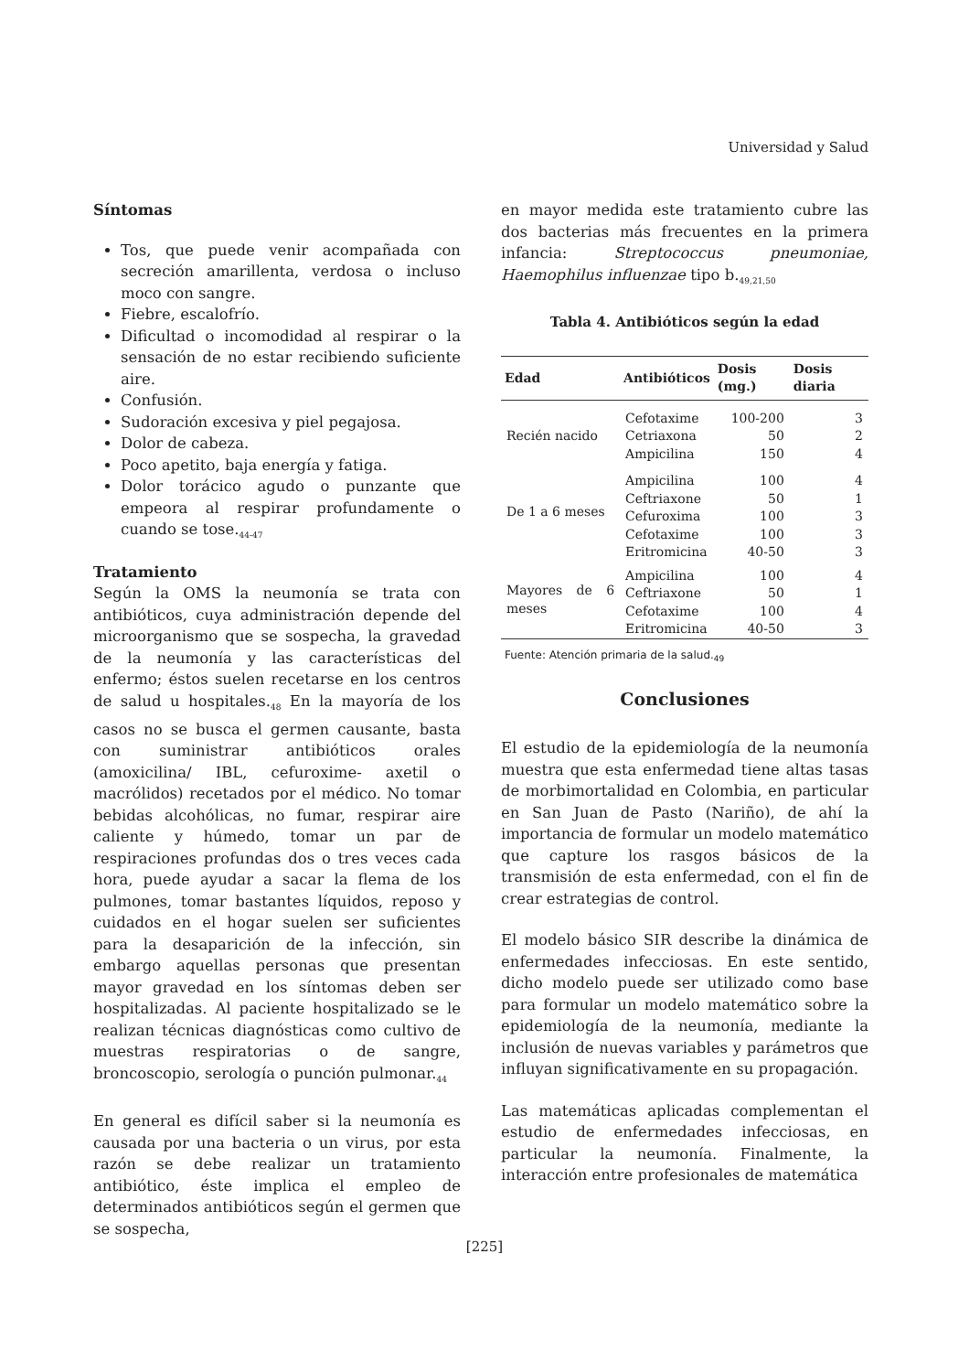Universidad y Salud
Síntomas
Tos, que puede venir acompañada con secreción amarillenta, verdosa o incluso moco con sangre.
Fiebre, escalofrío.
Dificultad o incomodidad al respirar o la sensación de no estar recibiendo suficiente aire.
Confusión.
Sudoración excesiva y piel pegajosa.
Dolor de cabeza.
Poco apetito, baja energía y fatiga.
Dolor torácico agudo o punzante que empeora al respirar profundamente o cuando se tose.<sub>44-47</sub>
Tratamiento
Según la OMS la neumonía se trata con antibióticos, cuya administración depende del microorganismo que se sospecha, la gravedad de la neumonía y las características del enfermo; éstos suelen recetarse en los centros de salud u hospitales.<sub>48</sub> En la mayoría de los casos no se busca el germen causante, basta con suministrar antibióticos orales (amoxicilina/ IBL, cefuroxime- axetil o macrólidos) recetados por el médico. No tomar bebidas alcohólicas, no fumar, respirar aire caliente y húmedo, tomar un par de respiraciones profundas dos o tres veces cada hora, puede ayudar a sacar la flema de los pulmones, tomar bastantes líquidos, reposo y cuidados en el hogar suelen ser suficientes para la desaparición de la infección, sin embargo aquellas personas que presentan mayor gravedad en los síntomas deben ser hospitalizadas. Al paciente hospitalizado se le realizan técnicas diagnósticas como cultivo de muestras respiratorias o de sangre, broncoscopio, serología o punción pulmonar.<sub>44</sub>
En general es difícil saber si la neumonía es causada por una bacteria o un virus, por esta razón se debe realizar un tratamiento antibiótico, éste implica el empleo de determinados antibióticos según el germen que se sospecha,
en mayor medida este tratamiento cubre las dos bacterias más frecuentes en la primera infancia: Streptococcus pneumoniae, Haemophilus influenzae tipo b.<sub>49,21,50</sub>
Tabla 4. Antibióticos según la edad
| Edad | Antibióticos | Dosis (mg.) | Dosis diaria |
| --- | --- | --- | --- |
| Recién nacido | Cefotaxime | 100-200 | 3 |
| | Cetriaxona | 50 | 2 |
| | Ampicilina | 150 | 4 |
| De 1 a 6 meses | Ampicilina | 100 | 4 |
| | Ceftriaxone | 50 | 1 |
| | Cefuroxima | 100 | 3 |
| | Cefotaxime | 100 | 3 |
| | Eritromicina | 40-50 | 3 |
| Mayores de 6 meses | Ampicilina | 100 | 4 |
| | Ceftriaxone | 50 | 1 |
| | Cefotaxime | 100 | 4 |
| | Eritromicina | 40-50 | 3 |
Fuente: Atención primaria de la salud.<sub>49</sub>
Conclusiones
El estudio de la epidemiología de la neumonía muestra que esta enfermedad tiene altas tasas de morbimortalidad en Colombia, en particular en San Juan de Pasto (Nariño), de ahí la importancia de formular un modelo matemático que capture los rasgos básicos de la transmisión de esta enfermedad, con el fin de crear estrategias de control.
El modelo básico SIR describe la dinámica de enfermedades infecciosas. En este sentido, dicho modelo puede ser utilizado como base para formular un modelo matemático sobre la epidemiología de la neumonía, mediante la inclusión de nuevas variables y parámetros que influyan significativamente en su propagación.
Las matemáticas aplicadas complementan el estudio de enfermedades infecciosas, en particular la neumonía. Finalmente, la interacción entre profesionales de matemática
[225]